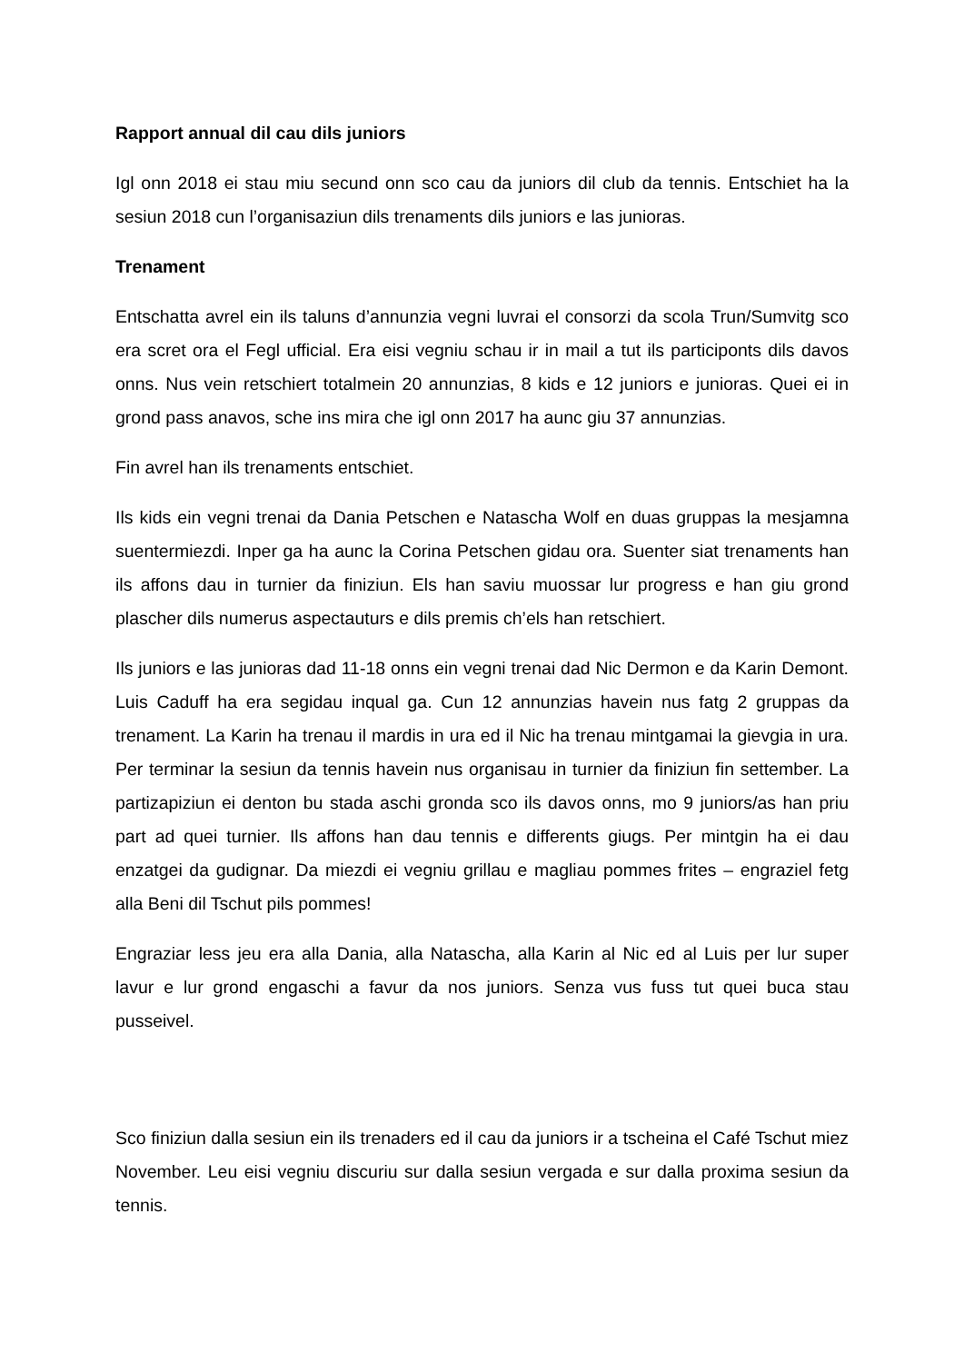Rapport annual dil cau dils juniors
Igl onn 2018 ei stau miu secund onn sco cau da juniors dil club da tennis. Entschiet ha la sesiun 2018 cun l’organisaziun dils trenaments dils juniors e las junioras.
Trenament
Entschatta avrel ein ils taluns d’annunzia vegni luvrai el consorzi da scola Trun/Sumvitg sco era scret ora el Fegl ufficial. Era eisi vegniu schau ir in mail a tut ils participonts dils davos onns. Nus vein retschiert totalmein 20 annunzias, 8 kids e 12 juniors e junioras. Quei ei in grond pass anavos, sche ins mira che igl onn 2017 ha aunc giu 37 annunzias.
Fin avrel han ils trenaments entschiet.
Ils kids ein vegni trenai da Dania Petschen e Natascha Wolf en duas gruppas la mesjamna suentermiezdi. Inper ga ha aunc la Corina Petschen gidau ora. Suenter siat trenaments han ils affons dau in turnier da finiziun. Els han saviu muossar lur progress e han giu grond plascher dils numerus aspectauturs e dils premis ch’els han retschiert.
Ils juniors e las junioras dad 11-18 onns ein vegni trenai dad Nic Dermon e da Karin Demont. Luis Caduff ha era segidau inqual ga. Cun 12 annunzias havein nus fatg 2 gruppas da trenament. La Karin ha trenau il mardis in ura ed il Nic ha trenau mintgamai la gievgia in ura. Per terminar la sesiun da tennis havein nus organisau in turnier da finiziun fin settember. La partizapiziun ei denton bu stada aschi gronda sco ils davos onns, mo 9 juniors/as han priu part ad quei turnier. Ils affons han dau tennis e differents giugs. Per mintgin ha ei dau enzatgei da gudignar. Da miezdi ei vegniu grillau e magliau pommes frites – engraziel fetg alla Beni dil Tschut pils pommes!
Engraziar less jeu era alla Dania, alla Natascha, alla Karin al Nic ed al Luis per lur super lavur e lur grond engaschi a favur da nos juniors. Senza vus fuss tut quei buca stau pusseivel.
Sco finiziun dalla sesiun ein ils trenaders ed il cau da juniors ir a tscheina el Café Tschut miez November. Leu eisi vegniu discuriu sur dalla sesiun vergada e sur dalla proxima sesiun da tennis.